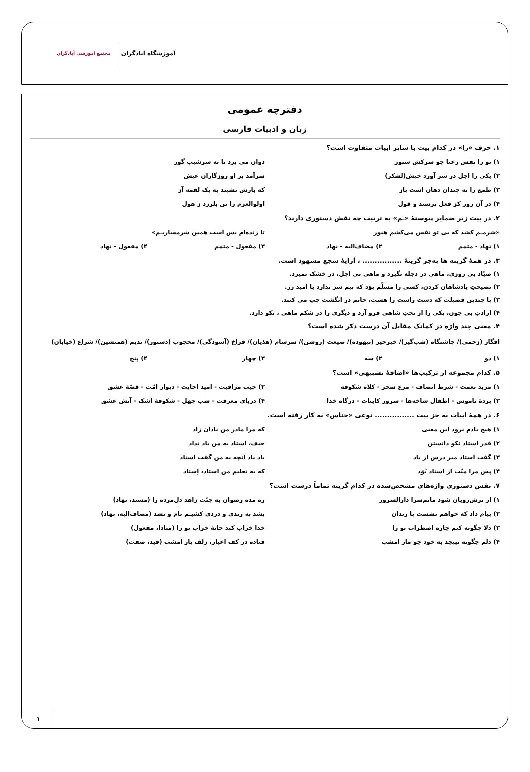آموزشگاه آبادگران مجتمع آموزشی آبادگران
دفترچه عمومی
زبان و ادبیات فارسی
۱. حرف «را» در کدام بیت با سایر ابیات متفاوت است؟
۱) تو را نفس رعنا چو سرکش ستور دوان می برد تا به سرشیب گور
۲) یکی را اجل در سر آورد جیش(لشکر)
سرآمد بر او روزگاران عیش
۳) طمع را نه چندان دهان است باز
که بازش نشیند به یک لقمه آز
۴) در آن روز کز فعل پرسند و قول
اولوالعزم را تن بلرزد ز هول
۲. در بیت زیر ضمایر پیوستهٔ «ـَم» به ترتیب چه نقش دستوری دارند؟
«شرمـم کشد که بی تو نفس می‌کشم هنوز
تا زنده‌ام بس است همین شرمساریـم»
۱) نهاد - متمم ۲) مضاف‌الیه - نهاد ۳) مفعول - متمم ۴) مفعول - نهاد
۳. در همهٔ گزینه ها به‌جز گزینهٔ ................ ، آرایهٔ سجع مشهود است.
۱) صیّاد بی روزی، ماهی در دجله نگیرد و ماهی بی اجل، در خشک نمیرد.
۲) نصیحتِ پادشاهان کردن، کسی را مسلّم بوَد که بیم سر ندارد یا امید زر.
۳) با چندین فضیلت که دست راست را هست، خاتم در انگشت چپ می کنند.
۴) ارادتِ بی چون، یکی را از تختِ شاهی فرو آرد و دیگری را در شکم ماهی ، نکو دارد.
۴. معنی چند واژه در کمانک مقابل آن درست ذکر شده است؟
افگار (زخمی)/ چاشتگاه (شب‌گیر)/ خیرخیر (بیهوده)/ ضیعت (روشن)/ سرسام (هذیان)/ فراخ (آسودگی)/ محجوب (دستور)/ ندیم (همنشین)/ شراع (خیابان)
۱) دو ۲) سه ۳) چهار ۴) پنج
۵. کدام مجموعه از ترکیب‌ها «اضافهٔ تشبیهی» است؟
۱) مزید نعمت - شرط انصاف - مرغ سحر - کلاه شکوفه
۲) جیب مراقبت - امید اجابت - دیوار امّت - قصّهٔ عشق
۳) پردهٔ ناموس - اطفال شاخه‌ها - سرور کاینات - درگاه خدا
۴) دریای معرفت - شب جهل - شکوفهٔ اشک - آتش عشق
۶. در همهٔ ابیات به جز بیت ................ نوعی «جناس» به کار رفته است.
۱) هیچ یادم نرود این معنی که مرا مادر من نادان زاد
۲) قدر استاد نکو دانستن حیف، استاد به من یاد نداد
۳) گفت استاد مبر درس از یاد یاد باد آنچه به من گفت استاد
۴) پس مرا منّت از استاد بُوَد که به تعلیم من استاد، اِستاد
۷. نقش دستوری واژه‌های مشخص‌شده در کدام گزینه تماماً درست است؟
۱) از ترش‌رویان شود ماتم‌سرا دارالسرور
ره مده رضوان به جنّت زاهد دل‌مرده را (مسند، نهاد)
۲) پیام داد که خواهم نشست با رندان
بشد به رندی و دردی کشیـم نام و نشد (مضاف‌الیه، نهاد)
۳) دلا چگونه کنم چاره اضطراب تو را
خدا خراب کند خانهٔ خراب تو را (منادا، مفعول)
۴) دلم چگونه نپیچد به خود چو مار امشب
فتاده در کف اغیار، زلف یار امشب (قید، صفت)
۱